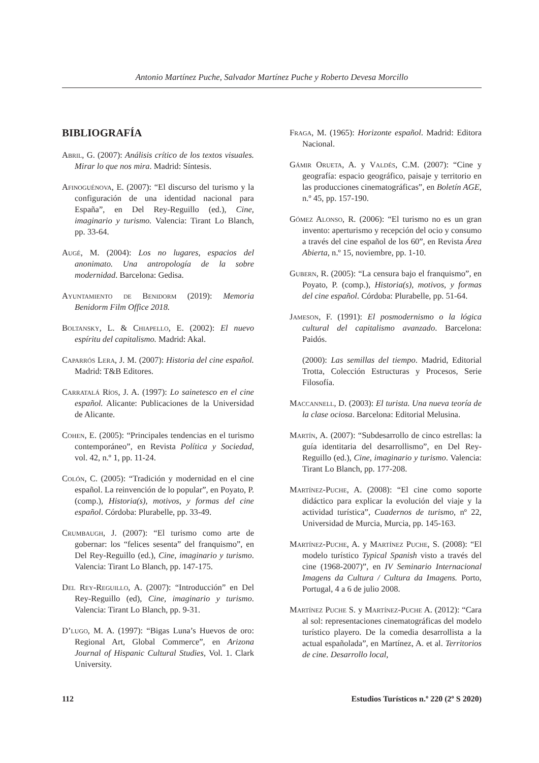Antonio Martínez Puche, Salvador Martínez Puche y Roberto Devesa Morcillo
BIBLIOGRAFÍA
Abril, G. (2007): Análisis crítico de los textos visuales. Mirar lo que nos mira. Madrid: Síntesis.
Afinoguénova, E. (2007): “El discurso del turismo y la configuración de una identidad nacional para España”, en Del Rey-Reguillo (ed.), Cine, imaginario y turismo. Valencia: Tirant Lo Blanch, pp. 33-64.
Augé, M. (2004): Los no lugares, espacios del anonimato. Una antropología de la sobre modernidad. Barcelona: Gedisa.
Ayuntamiento de Benidorm (2019): Memoria Benidorm Film Office 2018.
Boltansky, L. & Chiapello, E. (2002): El nuevo espíritu del capitalismo. Madrid: Akal.
Caparrós Lera, J. M. (2007): Historia del cine español. Madrid: T&B Editores.
Carratalá Ríos, J. A. (1997): Lo sainetesco en el cine español. Alicante: Publicaciones de la Universidad de Alicante.
Cohen, E. (2005): “Principales tendencias en el turismo contemporáneo”, en Revista Política y Sociedad, vol. 42, n.º 1, pp. 11-24.
Colón, C. (2005): “Tradición y modernidad en el cine español. La reinvención de lo popular”, en Poyato, P. (comp.), Historia(s), motivos, y formas del cine español. Córdoba: Plurabelle, pp. 33-49.
Crumbaugh, J. (2007): “El turismo como arte de gobernar: los “felices sesenta” del franquismo”, en Del Rey-Reguillo (ed.), Cine, imaginario y turismo. Valencia: Tirant Lo Blanch, pp. 147-175.
Del Rey-Reguillo, A. (2007): “Introducción” en Del Rey-Reguillo (ed), Cine, imaginario y turismo. Valencia: Tirant Lo Blanch, pp. 9-31.
D’lugo, M. A. (1997): “Bigas Luna’s Huevos de oro: Regional Art, Global Commerce”, en Arizona Journal of Hispanic Cultural Studies, Vol. 1. Clark University.
Fraga, M. (1965): Horizonte español. Madrid: Editora Nacional.
Gámir Orueta, A. y Valdés, C.M. (2007): “Cine y geografía: espacio geográfico, paisaje y territorio en las producciones cinematográficas”, en Boletín AGE, n.º 45, pp. 157-190.
Gómez Alonso, R. (2006): “El turismo no es un gran invento: aperturismo y recepción del ocio y consumo a través del cine español de los 60”, en Revista Área Abierta, n.º 15, noviembre, pp. 1-10.
Gubern, R. (2005): “La censura bajo el franquismo”, en Poyato, P. (comp.), Historia(s), motivos, y formas del cine español. Córdoba: Plurabelle, pp. 51-64.
Jameson, F. (1991): El posmodernismo o la lógica cultural del capitalismo avanzado. Barcelona: Paidós.
(2000): Las semillas del tiempo. Madrid, Editorial Trotta, Colección Estructuras y Procesos, Serie Filosofía.
Maccannell, D. (2003): El turista. Una nueva teoría de la clase ociosa. Barcelona: Editorial Melusina.
Martín, A. (2007): “Subdesarrollo de cinco estrellas: la guía identitaria del desarrollismo”, en Del Rey-Reguillo (ed.), Cine, imaginario y turismo. Valencia: Tirant Lo Blanch, pp. 177-208.
Martínez-Puche, A. (2008): “El cine como soporte didáctico para explicar la evolución del viaje y la actividad turística”, Cuadernos de turismo, nº 22, Universidad de Murcia, Murcia, pp. 145-163.
Martínez-Puche, A. y Martínez Puche, S. (2008): “El modelo turístico Typical Spanish visto a través del cine (1968-2007)”, en IV Seminario Internacional Imagens da Cultura / Cultura da Imagens. Porto, Portugal, 4 a 6 de julio 2008.
Martínez Puche S. y Martínez-Puche A. (2012): “Cara al sol: representaciones cinematográficas del modelo turístico playero. De la comedia desarrollista a la actual españolada”, en Martínez, A. et al. Territorios de cine. Desarrollo local,
112 Estudios Turísticos n.º 220 (2º S 2020)